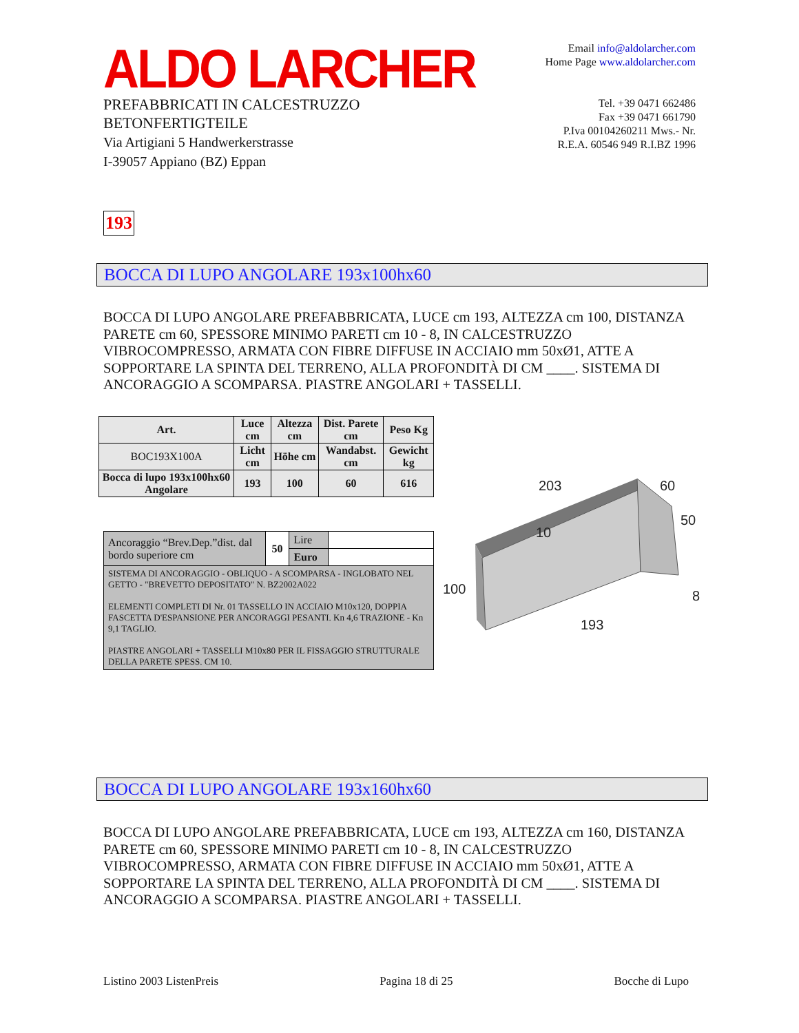ALDO LARCHER
PREFABBRICATI IN CALCESTRUZZO
BETONFERTIGTEILE
Via Artigiani 5 Handwerkerstrasse
I-39057 Appiano (BZ) Eppan
Email info@aldolarcher.com
Home Page www.aldolarcher.com
Tel. +39 0471 662486
Fax +39 0471 661790
P.Iva 00104260211 Mws.- Nr.
R.E.A. 60546 949 R.I.BZ 1996
193
BOCCA DI LUPO ANGOLARE 193x100hx60
BOCCA DI LUPO ANGOLARE PREFABBRICATA, LUCE cm 193, ALTEZZA cm 100, DISTANZA PARETE cm 60, SPESSORE MINIMO PARETI cm 10 - 8, IN CALCESTRUZZO VIBROCOMPRESSO, ARMATA CON FIBRE DIFFUSE IN ACCIAIO mm 50xØ1, ATTE A SOPPORTARE LA SPINTA DEL TERRENO, ALLA PROFONDITÀ DI CM ____. SISTEMA DI ANCORAGGIO A SCOMPARSA. PIASTRE ANGOLARI + TASSELLI.
| Art. | Luce cm | Altezza cm | Dist. Parete cm | Peso Kg |
| --- | --- | --- | --- | --- |
| BOC193X100A | Licht cm | Höhe cm | Wandabst. cm | Gewicht kg |
| Bocca di lupo 193x100hx60 Angolare | 193 | 100 | 60 | 616 |
| Ancoraggio “Brev.Dep.”dist. dal bordo superiore cm | 50 | Lire | |
| | | Euro | |
| SISTEMA DI ANCORAGGIO - OBLIQUO - A SCOMPARSA - INGLOBATO NEL GETTO - "BREVETTO DEPOSITATO" N. BZ2002A022 ELEMENTI COMPLETI DI Nr. 01 TASSELLO IN ACCIAIO M10x120, DOPPIA FASCETTA D'ESPANSIONE PER ANCORAGGI PESANTI. Kn 4,6 TRAZIONE - Kn 9,1 TAGLIO. PIASTRE ANGOLARI + TASSELLI M10x80 PER IL FISSAGGIO STRUTTURALE DELLA PARETE SPESS. CM 10. | | | |
203
60
50
10
100
193
8
BOCCA DI LUPO ANGOLARE 193x160hx60
BOCCA DI LUPO ANGOLARE PREFABBRICATA, LUCE cm 193, ALTEZZA cm 160, DISTANZA PARETE cm 60, SPESSORE MINIMO PARETI cm 10 - 8, IN CALCESTRUZZO VIBROCOMPRESSO, ARMATA CON FIBRE DIFFUSE IN ACCIAIO mm 50xØ1, ATTE A SOPPORTARE LA SPINTA DEL TERRENO, ALLA PROFONDITÀ DI CM ____. SISTEMA DI ANCORAGGIO A SCOMPARSA. PIASTRE ANGOLARI + TASSELLI.
Listino 2003 ListenPreis Pagina 18 di 25 Bocche di Lupo